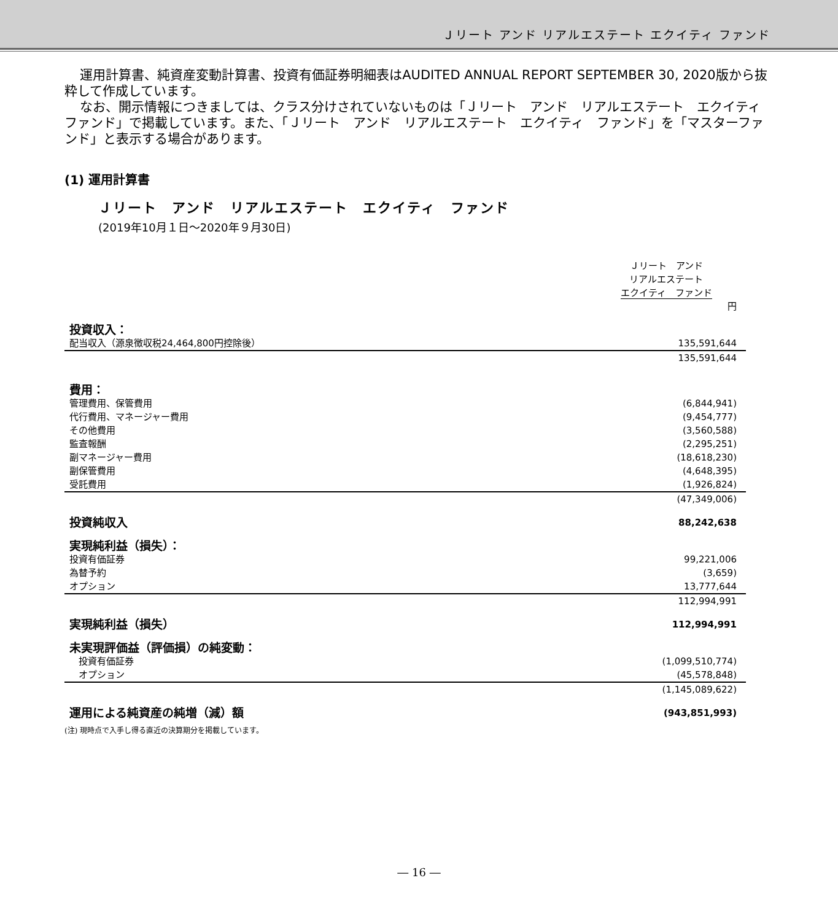Ｊリート アンド リアルエステート エクイティ ファンド
運用計算書、純資産変動計算書、投資有価証券明細表はAUDITED ANNUAL REPORT SEPTEMBER 30, 2020版から抜粋して作成しています。
なお、開示情報につきましては、クラス分けされていないものは「Ｊリート　アンド　リアルエステート　エクイティ　ファンド」で掲載しています。また、「Ｊリート　アンド　リアルエステート　エクイティ　ファンド」を「マスターファンド」と表示する場合があります。
(1) 運用計算書
Ｊリート　アンド　リアルエステート　エクイティ　ファンド
(2019年10月１日～2020年９月30日)
| | Ｊリート アンド リアルエステート エクイティ ファンド 円 |
| 投資収入： | |
| 配当収入（源泉徴収税24,464,800円控除後） | 135,591,644 |
| | 135,591,644 |
| 費用： | |
| 管理費用、保管費用 | (6,844,941) |
| 代行費用、マネージャー費用 | (9,454,777) |
| その他費用 | (3,560,588) |
| 監査報酬 | (2,295,251) |
| 副マネージャー費用 | (18,618,230) |
| 副保管費用 | (4,648,395) |
| 受託費用 | (1,926,824) |
| | (47,349,006) |
| 投資純収入 | 88,242,638 |
| 実現純利益（損失）： | |
| 投資有価証券 | 99,221,006 |
| 為替予約 | (3,659) |
| オプション | 13,777,644 |
| | 112,994,991 |
| 実現純利益（損失） | 112,994,991 |
| 未実現評価益（評価損）の純変動： | |
| 投資有価証券 | (1,099,510,774) |
| オプション | (45,578,848) |
| | (1,145,089,622) |
| 運用による純資産の純増（減）額 | (943,851,993) |
(注) 現時点で入手し得る直近の決算期分を掲載しています。
― 16 ―